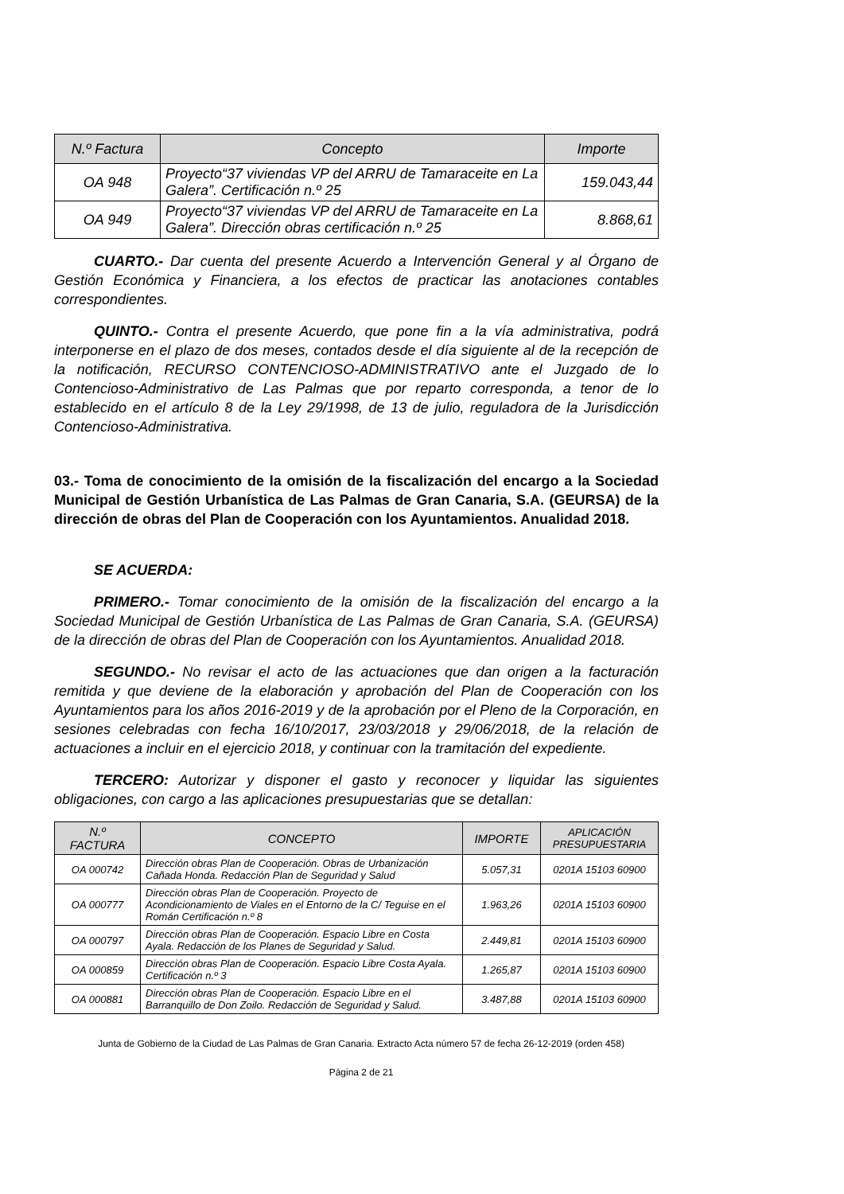| N.º Factura | Concepto | Importe |
| --- | --- | --- |
| OA 948 | Proyecto“37 viviendas VP del ARRU de Tamaraceite en La Galera”. Certificación n.º 25 | 159.043,44 |
| OA 949 | Proyecto“37 viviendas VP del ARRU de Tamaraceite en La Galera”. Dirección obras certificación n.º 25 | 8.868,61 |
CUARTO.- Dar cuenta del presente Acuerdo a Intervención General y al Órgano de Gestión Económica y Financiera, a los efectos de practicar las anotaciones contables correspondientes.
QUINTO.- Contra el presente Acuerdo, que pone fin a la vía administrativa, podrá interponerse en el plazo de dos meses, contados desde el día siguiente al de la recepción de la notificación, RECURSO CONTENCIOSO-ADMINISTRATIVO ante el Juzgado de lo Contencioso-Administrativo de Las Palmas que por reparto corresponda, a tenor de lo establecido en el artículo 8 de la Ley 29/1998, de 13 de julio, reguladora de la Jurisdicción Contencioso-Administrativa.
03.- Toma de conocimiento de la omisión de la fiscalización del encargo a la Sociedad Municipal de Gestión Urbanística de Las Palmas de Gran Canaria, S.A. (GEURSA) de la dirección de obras del Plan de Cooperación con los Ayuntamientos. Anualidad 2018.
SE ACUERDA:
PRIMERO.- Tomar conocimiento de la omisión de la fiscalización del encargo a la Sociedad Municipal de Gestión Urbanística de Las Palmas de Gran Canaria, S.A. (GEURSA) de la dirección de obras del Plan de Cooperación con los Ayuntamientos. Anualidad 2018.
SEGUNDO.- No revisar el acto de las actuaciones que dan origen a la facturación remitida y que deviene de la elaboración y aprobación del Plan de Cooperación con los Ayuntamientos para los años 2016-2019 y de la aprobación por el Pleno de la Corporación, en sesiones celebradas con fecha 16/10/2017, 23/03/2018 y 29/06/2018, de la relación de actuaciones a incluir en el ejercicio 2018, y continuar con la tramitación del expediente.
TERCERO: Autorizar y disponer el gasto y reconocer y liquidar las siguientes obligaciones, con cargo a las aplicaciones presupuestarias que se detallan:
| N.º FACTURA | CONCEPTO | IMPORTE | APLICACIÓN PRESUPUESTARIA |
| --- | --- | --- | --- |
| OA 000742 | Dirección obras Plan de Cooperación. Obras de Urbanización Cañada Honda. Redacción Plan de Seguridad y Salud | 5.057,31 | 0201A 15103 60900 |
| OA 000777 | Dirección obras Plan de Cooperación. Proyecto de Acondicionamiento de Viales en el Entorno de la C/ Teguise en el Román Certificación n.º 8 | 1.963,26 | 0201A 15103 60900 |
| OA 000797 | Dirección obras Plan de Cooperación. Espacio Libre en Costa Ayala. Redacción de los Planes de Seguridad y Salud. | 2.449,81 | 0201A 15103 60900 |
| OA 000859 | Dirección obras Plan de Cooperación. Espacio Libre Costa Ayala. Certificación n.º 3 | 1.265,87 | 0201A 15103 60900 |
| OA 000881 | Dirección obras Plan de Cooperación. Espacio Libre en el Barranquillo de Don Zoilo. Redacción de Seguridad y Salud. | 3.487,88 | 0201A 15103 60900 |
Junta de Gobierno de la Ciudad de Las Palmas de Gran Canaria. Extracto Acta número 57 de fecha 26-12-2019 (orden 458)
Página 2 de 21